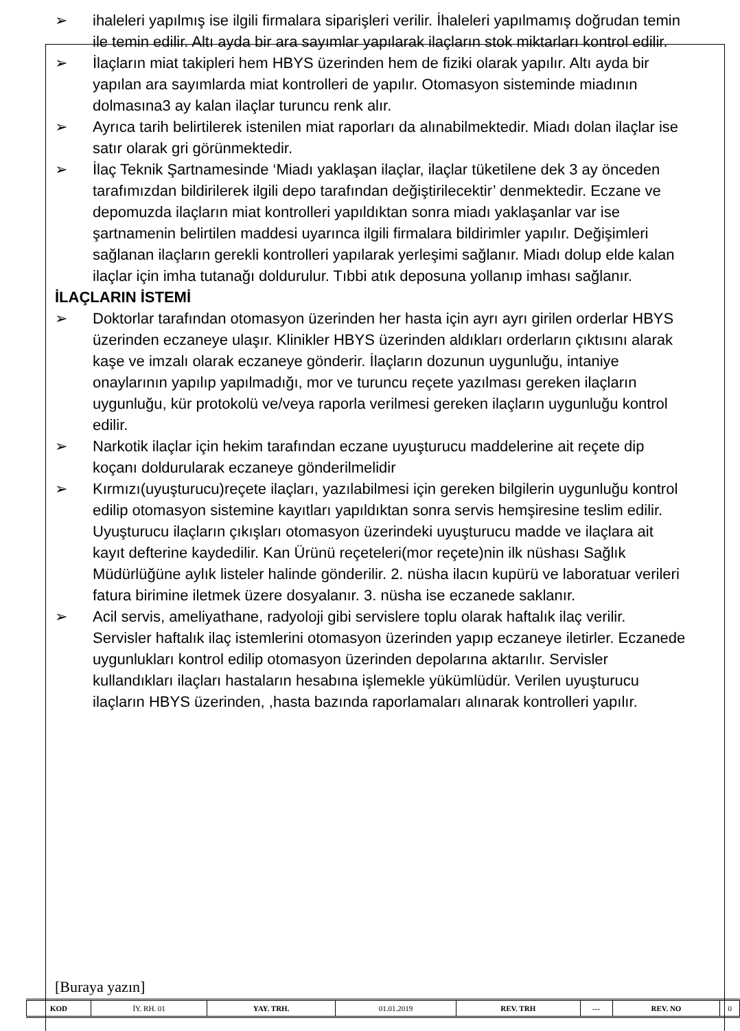➢ ihaleleri yapılmış ise ilgili firmalara siparişleri verilir. İhaleleri yapılmamış doğrudan temin ile temin edilir. Altı ayda bir ara sayımlar yapılarak ilaçların stok miktarları kontrol edilir.
➢ İlaçların miat takipleri hem HBYS üzerinden hem de fiziki olarak yapılır. Altı ayda bir yapılan ara sayımlarda miat kontrolleri de yapılır. Otomasyon sisteminde miadının dolmasına3 ay kalan ilaçlar turuncu renk alır.
➢ Ayrıca tarih belirtilerek istenilen miat raporları da alınabilmektedir. Miadı dolan ilaçlar ise satır olarak gri görünmektedir.
➢ İlaç Teknik Şartnamesinde ‘Miadı yaklaşan ilaçlar, ilaçlar tüketilene dek 3 ay önceden tarafımızdan bildirilerek ilgili depo tarafından değiştirilecektir’ denmektedir. Eczane ve depomuzda ilaçların miat kontrolleri yapıldıktan sonra miadı yaklaşanlar var ise şartnamenin belirtilen maddesi uyarınca ilgili firmalara bildirimler yapılır. Değişimleri sağlanan ilaçların gerekli kontrolleri yapılarak yerleşimi sağlanır. Miadı dolup elde kalan ilaçlar için imha tutanağı doldurulur. Tıbbi atık deposuna yollanıp imhası sağlanır.
İLAÇLARIN İSTEMİ
➢ Doktorlar tarafından otomasyon üzerinden her hasta için ayrı ayrı girilen orderlar HBYS üzerinden eczaneye ulaşır. Klinikler HBYS üzerinden aldıkları orderların çıktısını alarak kaşe ve imzalı olarak eczaneye gönderir. İlaçların dozunun uygunluğu, intaniye onaylarının yapılıp yapılmadığı, mor ve turuncu reçete yazılması gereken ilaçların uygunluğu, kür protokolü ve/veya raporla verilmesi gereken ilaçların uygunluğu kontrol edilir.
➢ Narkotik ilaçlar için hekim tarafından eczane uyuşturucu maddelerine ait reçete dip koçanı doldurularak eczaneye gönderilmelidir
➢ Kırmızı(uyuşturucu)reçete ilaçları, yazılabilmesi için gereken bilgilerin uygunluğu kontrol edilip otomasyon sistemine kayıtları yapıldıktan sonra servis hemşiresine teslim edilir. Uyuşturucu ilaçların çıkışları otomasyon üzerindeki uyuşturucu madde ve ilaçlara ait kayıt defterine kaydedilir. Kan Ürünü reçeteleri(mor reçete)nin ilk nüshası Sağlık Müdürlüğüne aylık listeler halinde gönderilir. 2. nüsha ilacın kupürü ve laboratuar verileri fatura birimine iletmek üzere dosyalanır. 3. nüsha ise eczanede saklanır.
➢ Acil servis, ameliyathane, radyoloji gibi servislere toplu olarak haftalık ilaç verilir. Servisler haftalık ilaç istemlerini otomasyon üzerinden yapıp eczaneye iletirler. Eczanede uygunlukları kontrol edilip otomasyon üzerinden depolarına aktarılır. Servisler kullandıkları ilaçları hastaların hesabına işlemekle yükümlüdür. Verilen uyuşturucu ilaçların HBYS üzerinden, ,hasta bazında raporlamaları alınarak kontrolleri yapılır.
[Buraya yazın]
| KOD | İY. RH. 01 | YAY. TRH. | 01.01.2019 | REV. TRH | --- | REV. NO | 0 |